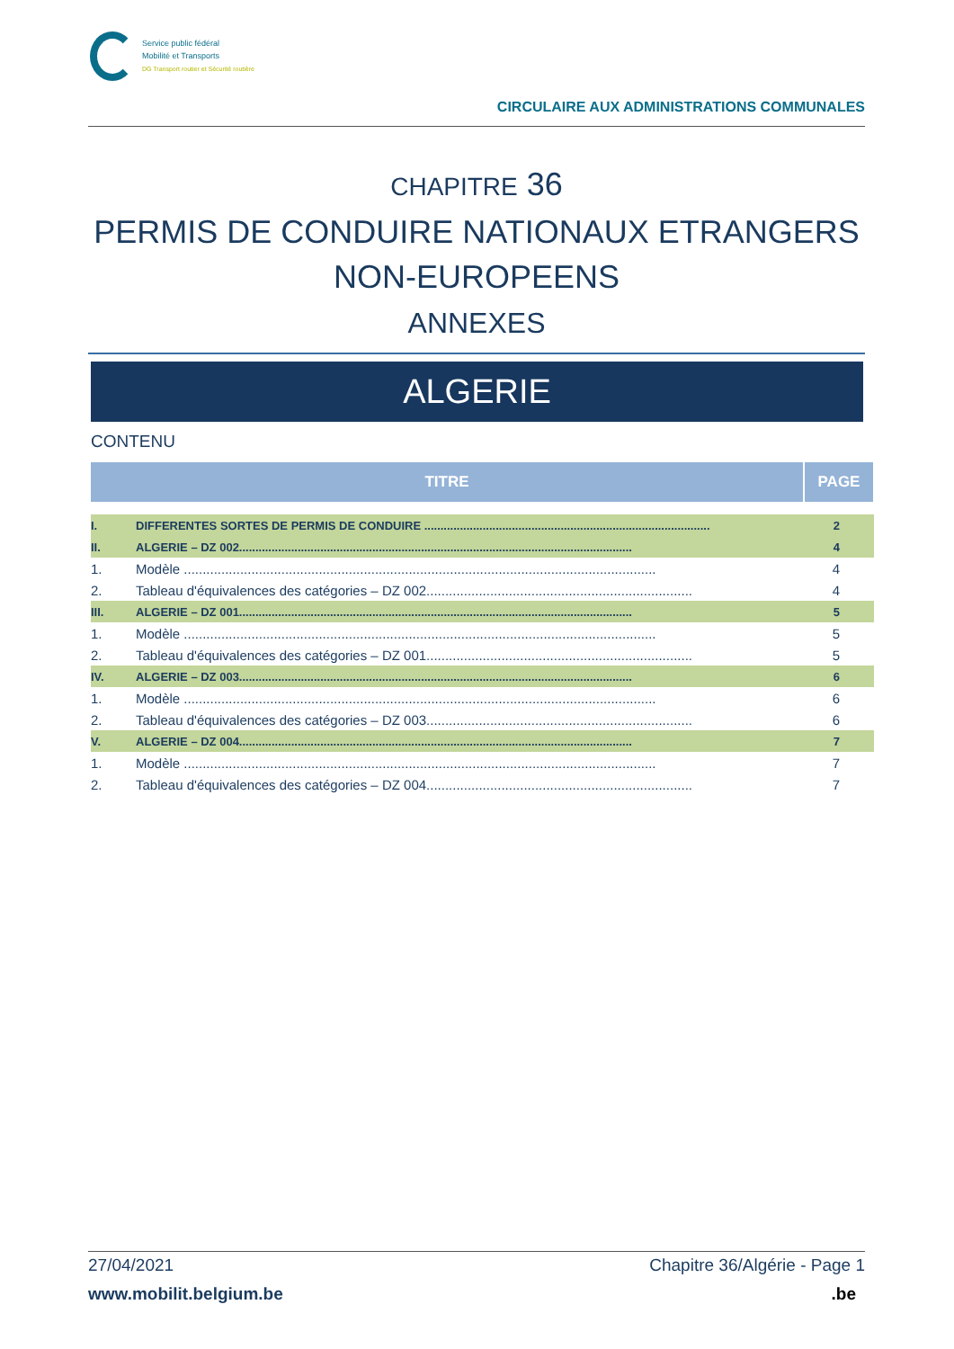Service public fédéral
Mobilité et Transports
DG Transport routier et Sécurité routière
CIRCULAIRE AUX ADMINISTRATIONS COMMUNALES
CHAPITRE 36
PERMIS DE CONDUIRE NATIONAUX ETRANGERS
NON-EUROPEENS
ANNEXES
ALGERIE
CONTENU
| TITRE | | PAGE |
| --- | --- | --- |
| I. | DIFFERENTES SORTES DE PERMIS DE CONDUIRE ........................................................................................ | 2 |
| II. | ALGERIE – DZ 002......................................................................................................................... | 4 |
| 1. | Modèle .............................................................................................................................. | 4 |
| 2. | Tableau d'équivalences des catégories – DZ 002....................................................................... | 4 |
| III. | ALGERIE – DZ 001......................................................................................................................... | 5 |
| 1. | Modèle .............................................................................................................................. | 5 |
| 2. | Tableau d'équivalences des catégories – DZ 001....................................................................... | 5 |
| IV. | ALGERIE – DZ 003......................................................................................................................... | 6 |
| 1. | Modèle .............................................................................................................................. | 6 |
| 2. | Tableau d'équivalences des catégories – DZ 003....................................................................... | 6 |
| V. | ALGERIE – DZ 004......................................................................................................................... | 7 |
| 1. | Modèle .............................................................................................................................. | 7 |
| 2. | Tableau d'équivalences des catégories – DZ 004....................................................................... | 7 |
27/04/2021 Chapitre 36/Algérie - Page 1
www.mobilit.belgium.be.be